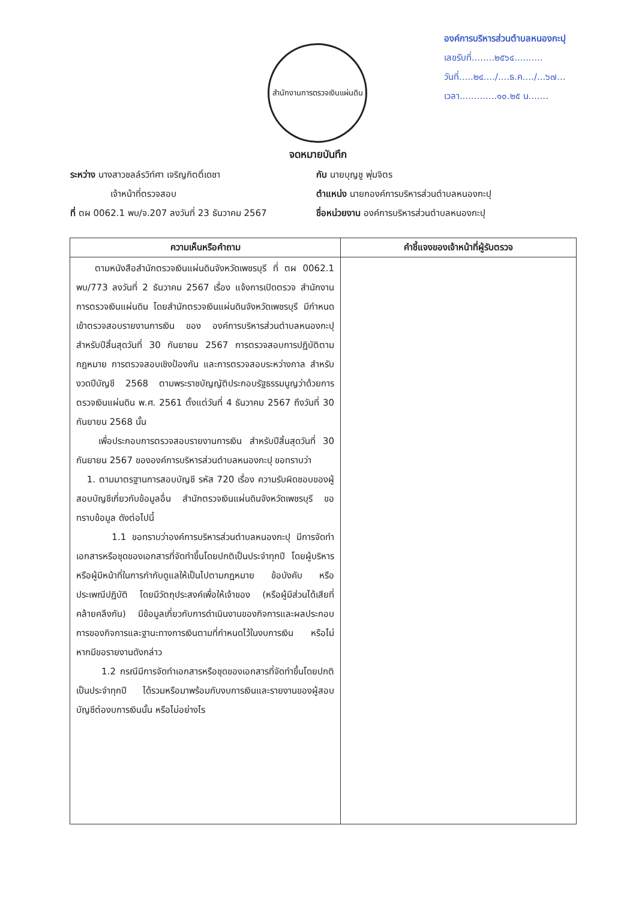องค์การบริหารส่วนตำบลหนองกะปุ
เลขรับที่........๒๕๖๔..........
วันที่.....๒๔..../....ธ.ค..../...๖๗...
เวลา.............๑๐.๒๕ น.......
สำนักงานการตรวจเงินแผ่นดิน
จดหมายบันทึก
ระหว่าง นางสาวชลล์รวิท์ศา เจริญกิตติ์เดชา
เจ้าหน้าที่ตรวจสอบ
ที่ ตผ 0062.1 พบ/จ.207 ลงวันที่ 23 ธันวาคม 2567
กับ นายบุญชู พุ่มจิตร
ตำแหน่ง นายกองค์การบริหารส่วนตำบลหนองกะปุ
ชื่อหน่วยงาน องค์การบริหารส่วนตำบลหนองกะปุ
| ความเห็นหรือคำถาม | คำชี้แจงของเจ้าหน้าที่ผู้รับตรวจ |
| --- | --- |
| ตามหนังสือสำนักตรวจเงินแผ่นดินจังหวัดเพชรบุรี ที่ ตผ 0062.1 พบ/773 ลงวันที่ 2 ธันวาคม 2567 เรื่อง แจ้งการเปิดตรวจ สำนักงานการตรวจเงินแผ่นดิน โดยสำนักตรวจเงินแผ่นดินจังหวัดเพชรบุรี มีกำหนดเข้าตรวจสอบรายงานการเงิน ของ องค์การบริหารส่วนตำบลหนองกะปุ สำหรับปีสิ้นสุดวันที่ 30 กันยายน 2567 การตรวจสอบการปฏิบัติตามกฎหมาย การตรวจสอบเชิงป้องกัน และการตรวจสอบระหว่างกาล สำหรับงวดปีบัญชี 2568 ตามพระราชบัญญัติประกอบรัฐธรรมนูญว่าด้วยการตรวจเงินแผ่นดิน พ.ศ. 2561 ตั้งแต่วันที่ 4 ธันวาคม 2567 ถึงวันที่ 30 กันยายน 2568 นั้น เพื่อประกอบการตรวจสอบรายงานการเงิน สำหรับปีสิ้นสุดวันที่ 30 กันยายน 2567 ขององค์การบริหารส่วนตำบลหนองกะปุ ขอทราบว่า 1. ตามมาตรฐานการสอบบัญชี รหัส 720 เรื่อง ความรับผิดชอบของผู้สอบบัญชีเกี่ยวกับข้อมูลอื่น สำนักตรวจเงินแผ่นดินจังหวัดเพชรบุรี ขอทราบข้อมูล ดังต่อไปนี้ 1.1 ขอทราบว่าองค์การบริหารส่วนตำบลหนองกะปุ มีการจัดทำเอกสารหรือชุดของเอกสารที่จัดทำขึ้นโดยปกติเป็นประจำทุกปี โดยผู้บริหารหรือผู้มีหน้าที่ในการกำกับดูแลให้เป็นไปตามกฎหมาย ข้อบังคับ หรือประเพณีปฏิบัติ โดยมีวัตถุประสงค์เพื่อให้เจ้าของ (หรือผู้มีส่วนได้เสียที่คล้ายคลึงกัน) มีข้อมูลเกี่ยวกับการดำเนินงานของกิจการและผลประกอบการของกิจการและฐานะทางการเงินตามที่กำหนดไว้ในงบการเงิน หรือไม่ หากมีขอรายงานดังกล่าว 1.2 กรณีมีการจัดทำเอกสารหรือชุดของเอกสารที่จัดทำขึ้นโดยปกติเป็นประจำทุกปี ได้รวมหรือมาพร้อมกับงบการเงินและรายงานของผู้สอบบัญชีต่องบการเงินนั้น หรือไม่อย่างไร | |